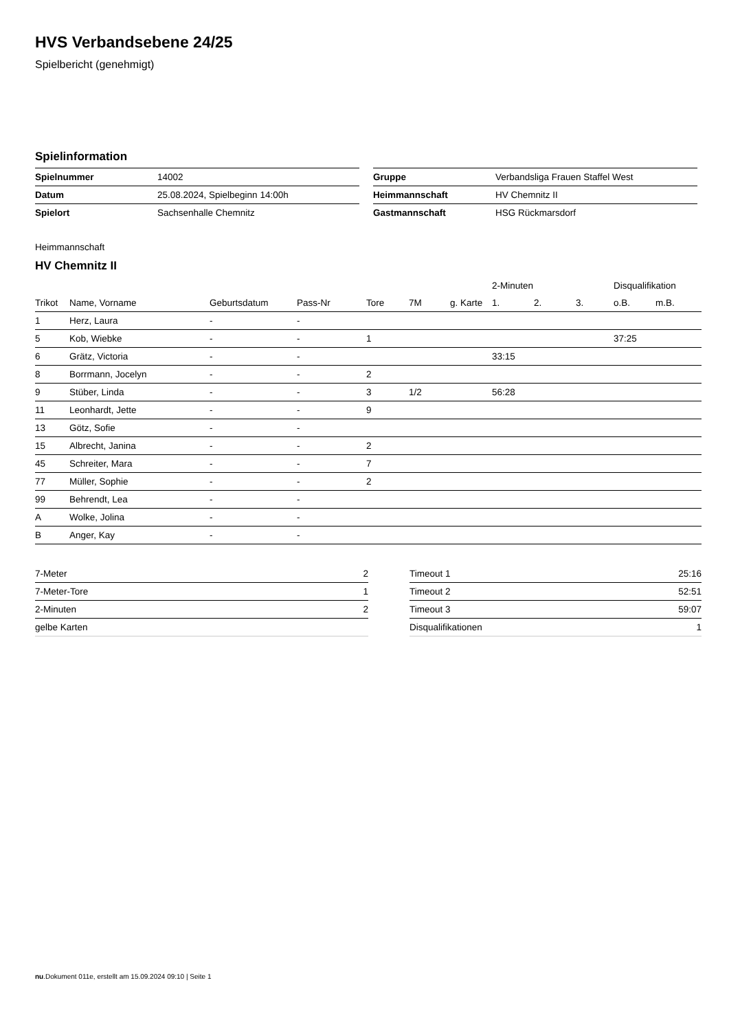HVS Verbandsebene 24/25
Spielbericht (genehmigt)
Spielinformation
| Spielnummer | 14002 |
| Datum | 25.08.2024, Spielbeginn 14:00h |
| Spielort | Sachsenhalle Chemnitz |
| Gruppe | Verbandsliga Frauen Staffel West |
| Heimmannschaft | HV Chemnitz II |
| Gastmannschaft | HSG Rückmarsdorf |
Heimmannschaft
HV Chemnitz II
| | | | | | | | 2-Minuten | | | Disqualifikation | |
| --- | --- | --- | --- | --- | --- | --- | --- | --- | --- | --- | --- |
| Trikot | Name, Vorname | Geburtsdatum | Pass-Nr | Tore | 7M | g. Karte | 1. | 2. | 3. | o.B. | m.B. |
| 1 | Herz, Laura | - | - | | | | | | | | |
| 5 | Kob, Wiebke | - | - | 1 | | | | | | 37:25 | |
| 6 | Grätz, Victoria | - | - | | | | 33:15 | | | | |
| 8 | Borrmann, Jocelyn | - | - | 2 | | | | | | | |
| 9 | Stüber, Linda | - | - | 3 | 1/2 | | 56:28 | | | | |
| 11 | Leonhardt, Jette | - | - | 9 | | | | | | | |
| 13 | Götz, Sofie | - | - | | | | | | | | |
| 15 | Albrecht, Janina | - | - | 2 | | | | | | | |
| 45 | Schreiter, Mara | - | - | 7 | | | | | | | |
| 77 | Müller, Sophie | - | - | 2 | | | | | | | |
| 99 | Behrendt, Lea | - | - | | | | | | | | |
| A | Wolke, Jolina | - | - | | | | | | | | |
| B | Anger, Kay | - | - | | | | | | | | |
| 7-Meter | 2 |
| 7-Meter-Tore | 1 |
| 2-Minuten | 2 |
| gelbe Karten | |
| Timeout 1 | 25:16 |
| Timeout 2 | 52:51 |
| Timeout 3 | 59:07 |
| Disqualifikationen | 1 |
nu.Dokument 011e, erstellt am 15.09.2024 09:10 | Seite 1